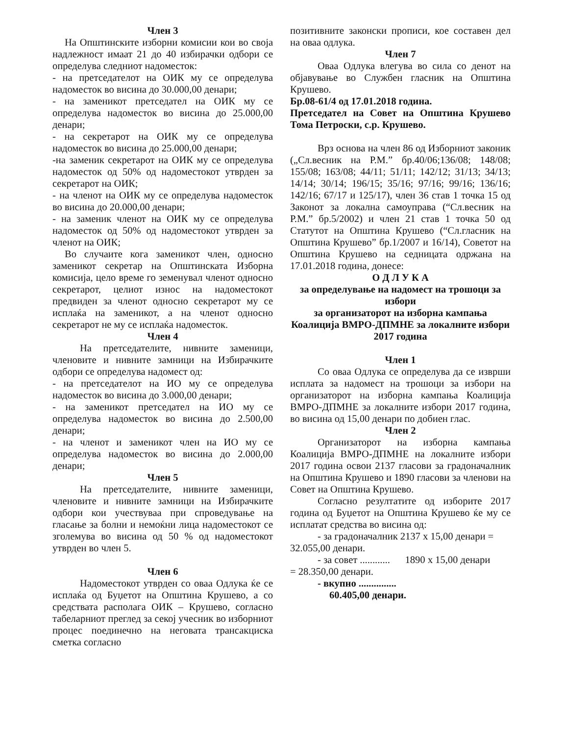Член 3
На Општинските изборни комисии кои во своја надлежност имаат 21 до 40 избирачки одбори се определува следниот надоместок:
- на претседателот на ОИК му се определува надоместок во висина до 30.000,00 денари;
- на заменикот претседател на ОИК му се определува надоместок во висина до 25.000,00 денари;
- на секретарот на ОИК му се определува надоместок во висина до 25.000,00 денари;
-на заменик секретарот на ОИК му се определува надоместок од 50% од надоместокот утврден за секретарот на ОИК;
- на членот на ОИК му се определува надоместок во висина до 20.000,00 денари;
- на заменик членот на ОИК му се определува надоместок од 50% од надоместокот утврден за членот на ОИК;
Во случаите кога заменикот член, односно заменикот секретар на Општинската Изборна комисија, цело време го земенувал членот односно секретарот, целиот износ на надоместокот предвиден за членот односно секретарот му се исплаќа на заменикот, а на членот односно секретарот не му се исплаќа надоместок.
Член 4
На претседателите, нивните заменици, членовите и нивните замници на Избирачките одбори се определува надомест од:
- на претседателот на ИО му се определува надоместок во висина до 3.000,00 денари;
- на заменикот претседател на ИО му се определува надоместок во висина до 2.500,00 денари;
- на членот и заменикот член на ИО му се определува надоместок во висина до 2.000,00 денари;
Член 5
На претседателите, нивните заменици, членовите и нивните замници на Избирачките одбори кои учествуваа при спроведување на гласање за болни и немоќни лица надоместокот се зголемува во висина од 50 % од надоместокот утврден во член 5.
Член 6
Надоместокот утврден со оваа Одлука ќе се исплаќа од Буџетот на Општина Крушево, а со средствата располага ОИК – Крушево, согласно табеларниот преглед за секој учесник во изборниот процес поединечно на неговата трансакциска сметка согласно
позитивните законски прописи, кое составен дел на оваа одлука.
Член 7
Оваа Одлука влегува во сила со денот на објавување во Службен гласник на Општина Крушево.
Бр.08-61/4 од 17.01.2018 година.
Претседател на Совет на Општина Крушево Тома Петроски, с.р. Крушево.
Врз основа на член 86 од Изборниот законик („Сл.весник на Р.М.” бр.40/06;136/08; 148/08; 155/08; 163/08; 44/11; 51/11; 142/12; 31/13; 34/13; 14/14; 30/14; 196/15; 35/16; 97/16; 99/16; 136/16; 142/16; 67/17 и 125/17), член 36 став 1 точка 15 од Законот за локална самоуправа (“Сл.весник на Р.М.” бр.5/2002) и член 21 став 1 точка 50 од Статутот на Општина Крушево (“Сл.гласник на Општина Крушево” бр.1/2007 и 16/14), Советот на Општина Крушево на седницата одржана на 17.01.2018 година, донесе:
О Д Л У К А
за определување на надомест на трошоци за избори
за организаторот на изборна кампања Коалиција ВМРО-ДПМНЕ за локалните избори 2017 година
Член 1
Со оваа Одлука се определува да се изврши исплата за надомест на трошоци за избори на организаторот на изборна кампања Коалиција ВМРО-ДПМНЕ за локалните избори 2017 година, во висина од 15,00 денари по добиен глас.
Член 2
Организаторот на изборна кампања Коалиција ВМРО-ДПМНЕ на локалните избори 2017 година освои 2137 гласови за градоначалник на Општина Крушево и 1890 гласови за членови на Совет на Општина Крушево.
Согласно резултатите од изборите 2017 година од Буџетот на Општина Крушево ќе му се исплатат средства во висина од:
- за градоначалник 2137 x 15,00 денари =
32.055,00 денари.
- за совет ............ 1890 x 15,00 денари
= 28.350,00 денари.
- вкупно ...............
60.405,00 денари.